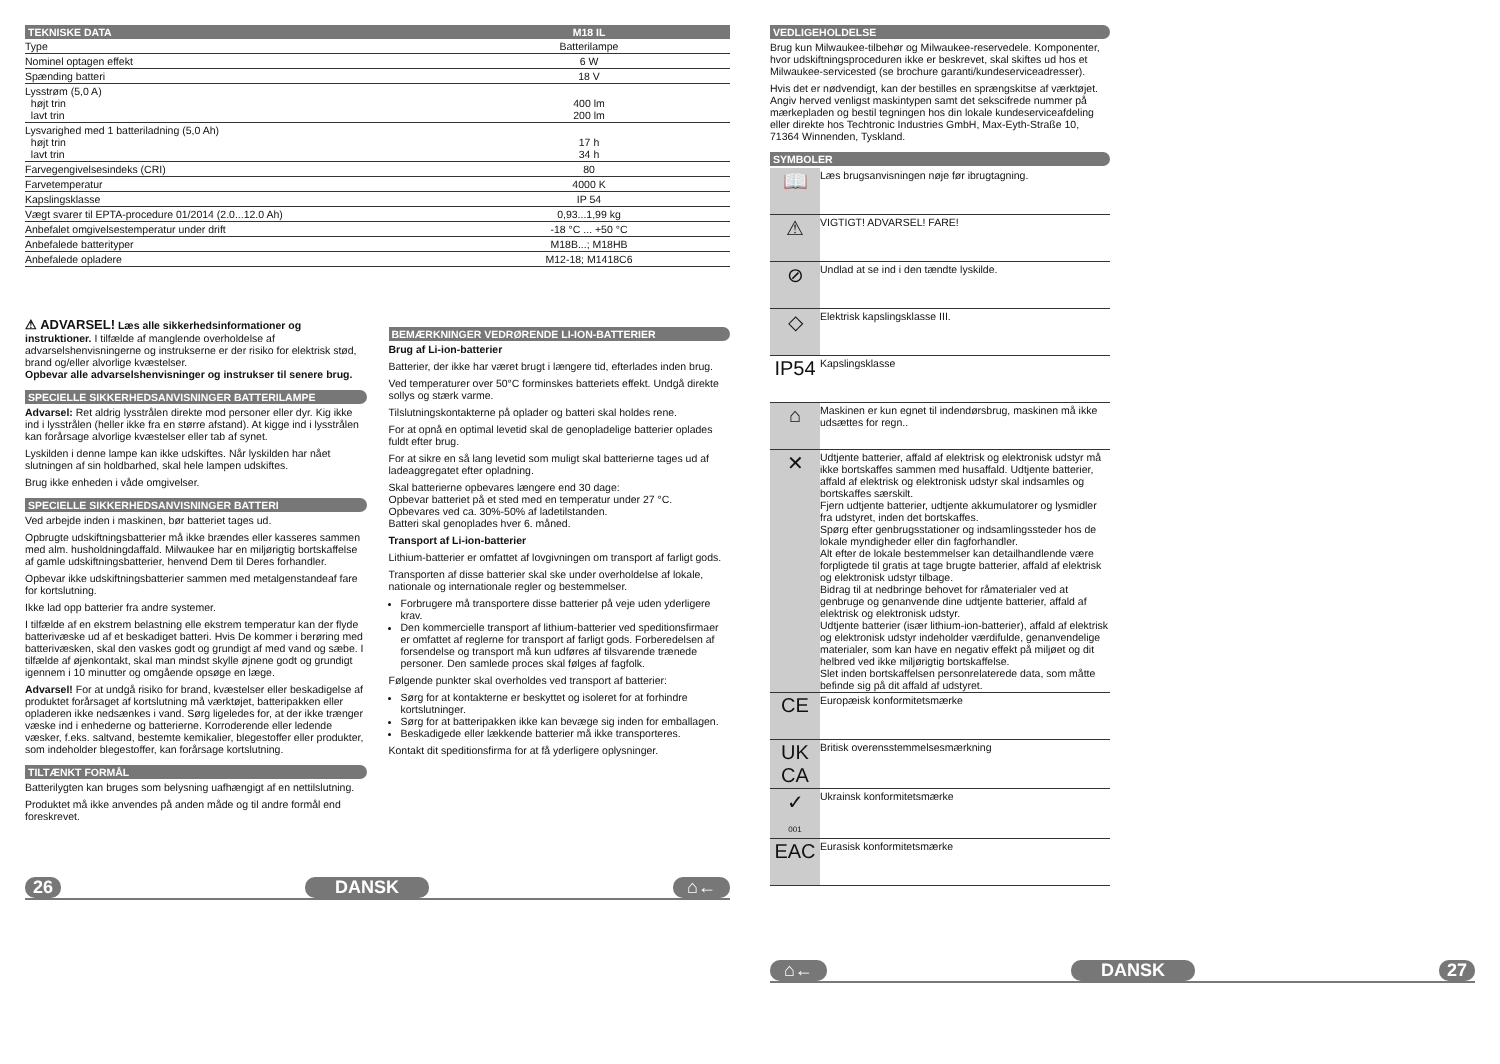| TEKNISKE DATA | M18 IL |
| --- | --- |
| Type | Batterilampe |
| Nominel optagen effekt | 6 W |
| Spænding batteri | 18 V |
| Lysstrøm (5,0 A) højt trin lavt trin | 400 lm 200 lm |
| Lysvarighed med 1 batteriladning (5,0 Ah) højt trin lavt trin | 17 h 34 h |
| Farvegengivelsesindeks (CRI) | 80 |
| Farvetemperatur | 4000 K |
| Kapslingsklasse | IP 54 |
| Vægt svarer til EPTA-procedure 01/2014 (2.0...12.0 Ah) | 0,93...1,99 kg |
| Anbefalet omgivelsestemperatur under drift | -18 °C ... +50 °C |
| Anbefalede batterityper | M18B...; M18HB |
| Anbefalede opladere | M12-18; M1418C6 |
⚠ ADVARSEL! Læs alle sikkerhedsinformationer og instruktioner. I tilfælde af manglende overholdelse af advarselshenvisningerne og instrukserne er der risiko for elektrisk stød, brand og/eller alvorlige kvæstelser.
Opbevar alle advarselshenvisninger og instrukser til senere brug.
SPECIELLE SIKKERHEDSANVISNINGER BATTERILAMPE
Advarsel: Ret aldrig lysstrålen direkte mod personer eller dyr. Kig ikke ind i lysstrålen (heller ikke fra en større afstand). At kigge ind i lysstrålen kan forårsage alvorlige kvæstelser eller tab af synet.
Lyskilden i denne lampe kan ikke udskiftes. Når lyskilden har nået slutningen af sin holdbarhed, skal hele lampen udskiftes.
Brug ikke enheden i våde omgivelser.
SPECIELLE SIKKERHEDSANVISNINGER BATTERI
Ved arbejde inden i maskinen, bør batteriet tages ud.
Opbrugte udskiftningsbatterier må ikke brændes eller kasseres sammen med alm. husholdningdaffald. Milwaukee har en miljørigtig bortskaffelse af gamle udskiftningsbatterier, henvend Dem til Deres forhandler.
Opbevar ikke udskiftningsbatterier sammen med metalgenstandeaf fare for kortslutning.
Ikke lad opp batterier fra andre systemer.
I tilfælde af en ekstrem belastning elle ekstrem temperatur kan der flyde batterivæske ud af et beskadiget batteri. Hvis De kommer i berøring med batterivæsken, skal den vaskes godt og grundigt af med vand og sæbe. I tilfælde af øjenkontakt, skal man mindst skylle øjnene godt og grundigt igennem i 10 minutter og omgående opsøge en læge.
Advarsel! For at undgå risiko for brand, kvæstelser eller beskadigelse af produktet forårsaget af kortslutning må værktøjet, batteripakken eller opladeren ikke nedsænkes i vand. Sørg ligeledes for, at der ikke trænger væske ind i enhederne og batterierne. Korroderende eller ledende væsker, f.eks. saltvand, bestemte kemikalier, blegestoffer eller produkter, som indeholder blegestoffer, kan forårsage kortslutning.
TILTÆNKT FORMÅL
Batterilygten kan bruges som belysning uafhængigt af en nettilslutning.
Produktet må ikke anvendes på anden måde og til andre formål end foreskrevet.
BEMÆRKNINGER VEDRØRENDE LI-ION-BATTERIER
Brug af Li-ion-batterier
Batterier, der ikke har været brugt i længere tid, efterlades inden brug.
Ved temperaturer over 50°C forminskes batteriets effekt. Undgå direkte sollys og stærk varme.
Tilslutningskontakterne på oplader og batteri skal holdes rene.
For at opnå en optimal levetid skal de genopladelige batterier oplades fuldt efter brug.
For at sikre en så lang levetid som muligt skal batterierne tages ud af ladeaggregatet efter opladning.
Skal batterierne opbevares længere end 30 dage:
Opbevar batteriet på et sted med en temperatur under 27 °C.
Opbevares ved ca. 30%-50% af ladetilstanden.
Batteri skal genoplades hver 6. måned.
Transport af Li-ion-batterier
Lithium-batterier er omfattet af lovgivningen om transport af farligt gods.
Transporten af disse batterier skal ske under overholdelse af lokale, nationale og internationale regler og bestemmelser.
Forbrugere må transportere disse batterier på veje uden yderligere krav.
Den kommercielle transport af lithium-batterier ved speditionsfirmaer er omfattet af reglerne for transport af farligt gods. Forberedelsen af forsendelse og transport må kun udføres af tilsvarende trænede personer. Den samlede proces skal følges af fagfolk.
Følgende punkter skal overholdes ved transport af batterier:
Sørg for at kontakterne er beskyttet og isoleret for at forhindre kortslutninger.
Sørg for at batteripakken ikke kan bevæge sig inden for emballagen.
Beskadigede eller lækkende batterier må ikke transporteres.
Kontakt dit speditionsfirma for at få yderligere oplysninger.
26 DANSK ⌂←
VEDLIGEHOLDELSE
Brug kun Milwaukee-tilbehør og Milwaukee-reservedele. Komponenter, hvor udskiftningsproceduren ikke er beskrevet, skal skiftes ud hos et Milwaukee-servicested (se brochure garanti/kundeserviceadresser).
Hvis det er nødvendigt, kan der bestilles en sprængskitse af værktøjet. Angiv herved venligst maskintypen samt det sekscifrede nummer på mærkepladen og bestil tegningen hos din lokale kundeserviceafdeling eller direkte hos Techtronic Industries GmbH, Max-Eyth-Straße 10, 71364 Winnenden, Tyskland.
SYMBOLER
| 📖 | Læs brugsanvisningen nøje før ibrugtagning. |
| ⚠ | VIGTIGT! ADVARSEL! FARE! |
| ⊘ | Undlad at se ind i den tændte lyskilde. |
| ◇ | Elektrisk kapslingsklasse III. |
| IP54 | Kapslingsklasse |
| ⌂ | Maskinen er kun egnet til indendørsbrug, maskinen må ikke udsættes for regn.. |
| ✕ | Udtjente batterier, affald af elektrisk og elektronisk udstyr må ikke bortskaffes sammen med husaffald. Udtjente batterier, affald af elektrisk og elektronisk udstyr skal indsamles og bortskaffes særskilt. Fjern udtjente batterier, udtjente akkumulatorer og lysmidler fra udstyret, inden det bortskaffes. Spørg efter genbrugsstationer og indsamlingssteder hos de lokale myndigheder eller din fagforhandler. Alt efter de lokale bestemmelser kan detailhandlende være forpligtede til gratis at tage brugte batterier, affald af elektrisk og elektronisk udstyr tilbage. Bidrag til at nedbringe behovet for råmaterialer ved at genbruge og genanvende dine udtjente batterier, affald af elektrisk og elektronisk udstyr. Udtjente batterier (især lithium-ion-batterier), affald af elektrisk og elektronisk udstyr indeholder værdifulde, genanvendelige materialer, som kan have en negativ effekt på miljøet og dit helbred ved ikke miljørigtig bortskaffelse. Slet inden bortskaffelsen personrelaterede data, som måtte befinde sig på dit affald af udstyret. |
| CE | Europæisk konformitetsmærke |
| UK CA | Britisk overensstemmelsesmærkning |
| ✓ 001 | Ukrainsk konformitetsmærke |
| EAC | Eurasisk konformitetsmærke |
⌂← DANSK 27